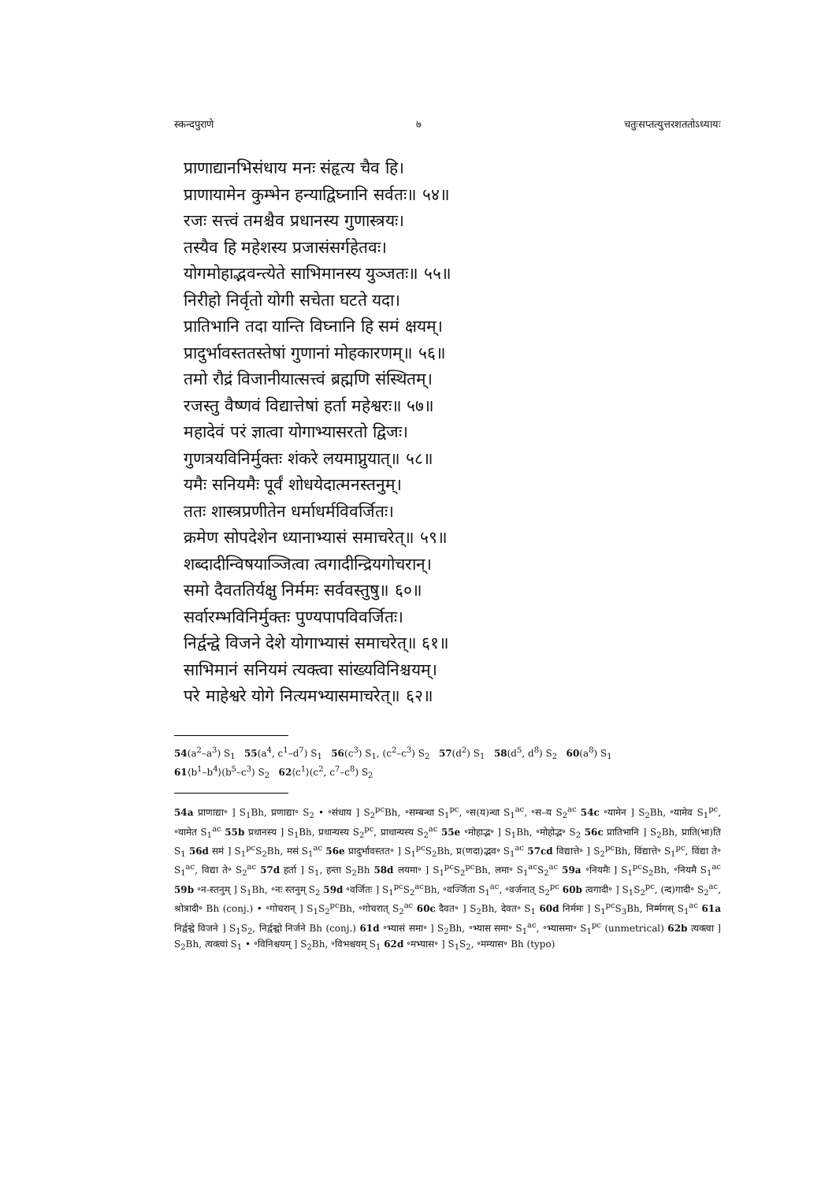स्कन्दपुराणे ७ चतुःसप्तत्युत्तरशततोऽध्यायः
प्राणाद्यानभिसंधाय मनः संहृत्य चैव हि।
प्राणायामेन कुम्भेन हन्याद्विघ्नानि सर्वतः॥ ५४॥
रजः सत्त्वं तमश्चैव प्रधानस्य गुणास्त्रयः।
तस्यैव हि महेशस्य प्रजासंसर्गहेतवः।
योगमोहाद्भवन्त्येते साभिमानस्य युञ्जतः॥ ५५॥
निरीहो निर्वृतो योगी सचेता घटते यदा।
प्रातिभानि तदा यान्ति विघ्नानि हि समं क्षयम्।
प्रादुर्भावस्ततस्तेषां गुणानां मोहकारणम्॥ ५६॥
तमो रौद्रं विजानीयात्सत्त्वं ब्रह्मणि संस्थितम्।
रजस्तु वैष्णवं विद्यात्तेषां हर्ता महेश्वरः॥ ५७॥
महादेवं परं ज्ञात्वा योगाभ्यासरतो द्विजः।
गुणत्रयविनिर्मुक्तः शंकरे लयमाप्नुयात्॥ ५८॥
यमैः सनियमैः पूर्वं शोधयेदात्मनस्तनुम्।
ततः शास्त्रप्रणीतेन धर्माधर्मविवर्जितः।
क्रमेण सोपदेशेन ध्यानाभ्यासं समाचरेत्॥ ५९॥
शब्दादीन्विषयाञ्जित्वा त्वगादीन्द्रियगोचरान्।
समो दैवततिर्यक्षु निर्ममः सर्ववस्तुषु॥ ६०॥
सर्वारम्भविनिर्मुक्तः पुण्यपापविवर्जितः।
निर्द्वन्द्वे विजने देशे योगाभ्यासं समाचरेत्॥ ६१॥
साभिमानं सनियमं त्यक्त्वा सांख्यविनिश्चयम्।
परे माहेश्वरे योगे नित्यमभ्यासमाचरेत्॥ ६२॥
54(a<sup>2</sup>–a<sup>3</sup>) S<sub>1</sub> 55(a<sup>4</sup>, c<sup>1</sup>–d<sup>7</sup>) S<sub>1</sub> 56(c<sup>3</sup>) S<sub>1</sub>, (c<sup>2</sup>–c<sup>3</sup>) S<sub>2</sub> 57(d<sup>2</sup>) S<sub>1</sub> 58(d<sup>5</sup>, d<sup>8</sup>) S<sub>2</sub> 60(a<sup>8</sup>) S<sub>1</sub>
61⟨b<sup>1</sup>–b<sup>4</sup>⟩(b<sup>5</sup>–c<sup>3</sup>) S<sub>2</sub> 62⟨c<sup>1</sup>⟩(c<sup>2</sup>, c<sup>7</sup>–c<sup>8</sup>) S<sub>2</sub>
54a प्राणाद्या॰ ] S<sub>1</sub>Bh, प्रणाद्या॰ S<sub>2</sub> • ॰संधाय ] S<sub>2</sub><sup>pc</sup>Bh, ॰सम्बन्धा S<sub>1</sub><sup>pc</sup>, ॰स(य)न्धा S<sub>1</sub><sup>ac</sup>, ॰स–य S<sub>2</sub><sup>ac</sup> 54c ॰यामेन ] S<sub>2</sub>Bh, ॰यामेव S<sub>1</sub><sup>pc</sup>, ॰यामेत S<sub>1</sub><sup>ac</sup> 55b प्रधानस्य ] S<sub>1</sub>Bh, प्रधान्यस्य S<sub>2</sub><sup>pc</sup>, प्राधान्यस्य S<sub>2</sub><sup>ac</sup> 55e ॰मोहाद्भ॰ ] S<sub>1</sub>Bh, ॰मोहोद्भ॰ S<sub>2</sub> 56c प्रातिभानि ] S<sub>2</sub>Bh, प्राति(भा)ति S<sub>1</sub> 56d समं ] S<sub>1</sub><sup>pc</sup>S<sub>2</sub>Bh, मसं S<sub>1</sub><sup>ac</sup> 56e प्रादुर्भावस्तत॰ ] S<sub>1</sub><sup>pc</sup>S<sub>2</sub>Bh, प्र(णदा)द्भव॰ S<sub>1</sub><sup>ac</sup> 57cd विद्यात्ते॰ ] S<sub>2</sub><sup>pc</sup>Bh, विंद्यात्ते॰ S<sub>1</sub><sup>pc</sup>, विंद्या ते॰ S<sub>1</sub><sup>ac</sup>, विद्या ते॰ S<sub>2</sub><sup>ac</sup> 57d हर्ता ] S<sub>1</sub>, हन्ता S<sub>2</sub>Bh 58d लयमा॰ ] S<sub>1</sub><sup>pc</sup>S<sub>2</sub><sup>pc</sup>Bh, लमा॰ S<sub>1</sub><sup>ac</sup>S<sub>2</sub><sup>ac</sup> 59a ॰नियमैः ] S<sub>1</sub><sup>pc</sup>S<sub>2</sub>Bh, ॰नियमै S<sub>1</sub><sup>ac</sup> 59b ॰न-स्तनुम् ] S<sub>1</sub>Bh, ॰नः स्तनुम् S<sub>2</sub> 59d ॰वर्जितः ] S<sub>1</sub><sup>pc</sup>S<sub>2</sub><sup>ac</sup>Bh, ॰वर्ज्जिता S<sub>1</sub><sup>ac</sup>, ॰वर्जनात् S<sub>2</sub><sup>pc</sup> 60b त्वगादी॰ ] S<sub>1</sub>S<sub>2</sub><sup>pc</sup>, (न्द)गादी॰ S<sub>2</sub><sup>ac</sup>, श्रोत्रादी॰ Bh (conj.) • ॰गोचरान् ] S<sub>1</sub>S<sub>2</sub><sup>pc</sup>Bh, ॰गोचरात् S<sub>2</sub><sup>ac</sup> 60c दैवत॰ ] S<sub>2</sub>Bh, देवत॰ S<sub>1</sub> 60d निर्ममः ] S<sub>1</sub><sup>pc</sup>S<sub>3</sub>Bh, निर्म्मगस् S<sub>1</sub><sup>ac</sup> 61a निर्द्वन्द्वे विजने ] S<sub>1</sub>S<sub>2</sub>, निर्द्वन्द्वो निर्जने Bh (conj.) 61d ॰भ्यासं समा॰ ] S<sub>2</sub>Bh, ॰भ्यास समा॰ S<sub>1</sub><sup>ac</sup>, ॰भ्यासमा॰ S<sub>1</sub><sup>pc</sup> (unmetrical) 62b त्यक्त्वा ] S<sub>2</sub>Bh, त्यक्त्वां S<sub>1</sub> • ॰विनिश्चयम् ] S<sub>2</sub>Bh, ॰विभश्चयम् S<sub>1</sub> 62d ॰मभ्यास॰ ] S<sub>1</sub>S<sub>2</sub>, ॰मम्यास॰ Bh (typo)